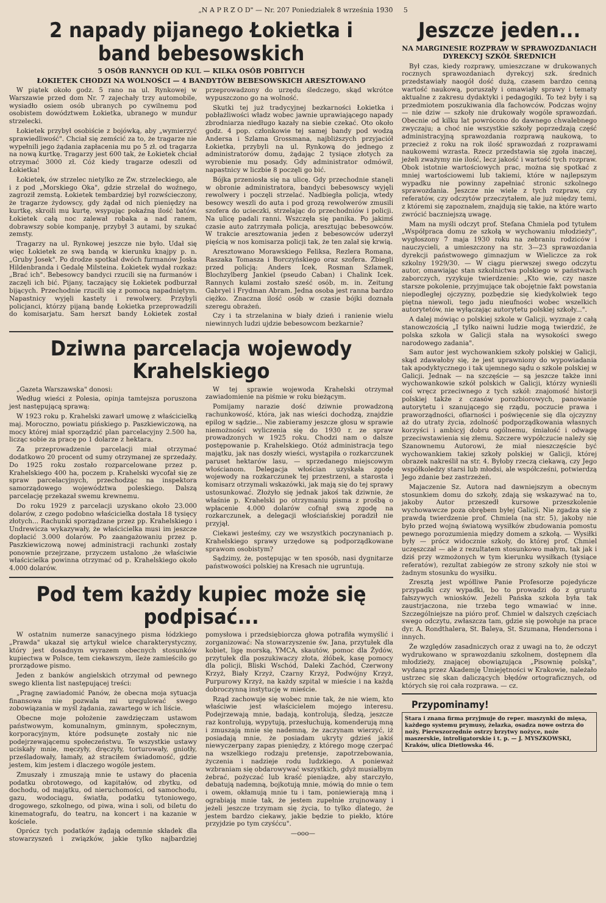„N A P R Z O D" — Nr. 207 Poniedziałek 8 września 1930 5
2 napady pijanego Łokietka i band bebesowskich
5 OSÓB RANNYCH OD KUL — KILKA OSÓB POBITYCH
ŁOKIETEK CHODZI NA WOLNOŚCI — 4 BANDYTÓW BEBESOWSKICH ARESZTOWANO
W piątek około godz. 5 rano na ul. Rynkowej w Warszawie przed dom Nr. 7 zajechały trzy automobile, wysiadło osiem osób ubranych po cywilnemu pod osobistem dowództwem Łokietka, ubranego w mundur strzelecki.
Łokietek przybył osobiście z bojówką, aby „wymierzyć sprawiedliwość". Chciał się zemścić za to, że tragarze nie wypełnili jego żądania zapłacenia mu po 5 zł. od tragarza na nową kurtkę. Tragarzy jest 600 tak, że Łokietek chciał otrzymać 3000 zł. Cóż kiedy tragarze odeszli od Łokietka!
Łokietek, ów strzelec nietylko ze Zw. strzeleckiego, ale i z pod „Morskiego Oka", gdzie strzelał do woźnego, zagroził zemstą. Łokietek tembardziej był rozwścieczony, że tragarze żydowscy, gdy żądał od nich pieniędzy na kurtkę, skroili mu kurtę, wsypując pokaźną ilość batów. Łokietek całą noc zalewał robaka a nad ranem, dobrawszy sobie kompanję, przybył 3 autami, by szukać zemsty.
Tragarzy na ul. Rynkowej jeszcze nie było. Udał się więc Łokietek ze swą bandą w kierunku knajpy p. n. „Gruby Josek". Po drodze spotkał dwóch furmanów Joska Hildenbranda i Gedalę Milsteina. Łokietek wydał rozkaz: „Brać ich". Bebesowcy bandyci rzucili się na furmanów i zaczęli ich bić. Pijany, taczający się Łokietek podburzał bijących. Przechodnie rzucili się z pomocą napadniętym. Napastnicy wyjęli kastety i rewolwery. Przybyli policjanci, którzy pijaną bandę Łokietka przeprowadzili do komisarjatu. Sam herszt bandy Łokietek został przeprowadzony do urzędu śledczego, skąd wkrótce wypuszczono go na wolność.
Skutki tej już tradycyjnej bezkarności Łokietka i pobłażliwości władz wobec jawnie uprawiającego napady zbrodniarza niedługo kazały na siebie czekać. Oto około godz. 4 pop. członkowie tej samej bandy pod wodzą Andersa i Szlama Grossmana, najbliższych przyjaciół Łokietka, przybyli na ul. Rynkową do jednego z administratorów domu, żądając 2 tysiące złotych za wyrobienie mu posady. Gdy administrator odmówił, napastnicy w liczbie 8 poczęli go bić.
Bójka przeniosła się na ulicę. Gdy przechodnie stanęli w obronie administratora, bandyci bebesowscy wyjęli rewolwery i poczęli strzelać. Nadbiegła policja, wtedy besowcy weszli do auta i pod grozą rewolwerów zmusili szofera do ucieczki, strzelając do przechodniów i policji. Na ulicę padali ranni. Wszczęła się panika. Po jakimś czasie auto zatrzymała policja, aresztując bebesowców. W trakcie aresztowania jeden z bebesowców uderzył pięścią w nos komisarza policji tak, że ten zalał się krwią.
Aresztowano Morawskiego Feliksa, Rezlera Romana, Raszaka Tomasza i Borczyńskiego oraz szofera. Zbiegli przed policją: Anders Icek, Rosman Szlamek, Blochzylberg Jankiel (pseudo Caban) i Chalink Icek. Rannych kulami zostało sześć osób, m. in. Zeitung Gabryel i Frydman Abram. Jedna osoba jest ranna bardzo ciężko. Znaczna ilość osób w czasie bójki doznała szeregu obrażeń.
Czy i ta strzelanina w biały dzień i ranienie wielu niewinnych ludzi ujdzie bebesowcom bezkarnie?
Dziwna parcelacja wojewody Krahelskiego
„Gazeta Warszawska" donosi:
Według wieści z Polesia, opinja tamtejsza poruszona jest następującą sprawą:
W 1923 roku p. Krahelski zawarł umowę z właścicielką maj. Moroczno, powiatu pińskiego p. Paszkiewiczową, na mocy której miał sporządzić plan parcelacyjny 2.500 ha, licząc sobie za pracę po 1 dolarze z hektara.
Za przeprowadzenie parcelacji miał otrzymać dodatkowo 20 procent od sumy otrzymanej ze sprzedaży. Do 1925 roku zostało rozparcelowane przez p. Krahelskiego 400 ha, poczem p. Krahelski wycofał się ze spraw parcelacyjnych, przechodząc na inspektora samorządowego województwa poleskiego. Dalszą parcelację przekazał swemu krewnemu.
Do roku 1929 z parcelacji uzyskano około 23.000 dolarów, z czego podobno właścicielka dostała 18 tysięcy złotych... Rachunki sporządzane przez pp. Krahelskiego i Undrewicza wykazywały, że właścicielka musi im jeszcze dopłacić 3.000 dolarów. Po zaangażowaniu przez p. Paszkiewiczową nowej administracji rachunki zostały ponownie przejrzane, przyczem ustalono ,że właściwie właścicielka powinna otrzymać od p. Krahelskiego około 4.000 dolarów.
W tej sprawie wojewoda Krahelski otrzymał zawiadomienie na piśmie w roku bieżącym.
Pomijamy narazie dość dziwnie prowadzoną rachunkowość, która, jak nas wieści dochodzą, znajdzie epilog w sądzie... Nie zabieramy jeszcze głosu w sprawie niemożności wyliczenia się do 1930 r. ze spraw prowadzonych w 1925 roku. Chodzi nam o dalsze postępowanie p. Krahelskiego. Otóż administracja tego majątku, jak nas doszły wieści, wystąpiła o rozkarczunek paruset hektarów lasu, — sprzedanego miejscowym włościanom. Delegacja włościan uzyskała zgodę wojewody na rozkarczunek tej przestrzeni, a starosta i komisarz otrzymali wskazówki, jak mają się do tej sprawy ustosunkować. Złożyło się jednak jakoś tak dziwnie, że właśnie p. Krahelski po otrzymaniu pisma z prośbą o wpłacenie 4.000 dolarów cofnął swą zgodę na rozkarczunek, a delegacji włościańskiej poradził nie przyjął.
Ciekawi jesteśmy, czy we wszystkich poczynaniach p. Krahelskiego sprawy urzędowe są podporządkowane sprawom osobistym?
Sądzimy, że, postępując w ten sposób, nasi dygnitarze państwowości polskiej na Kresach nie ugruntują.
Pod tem każdy kupiec może się podpisać...
W ostatnim numerze sanacyjnego pisma łódzkiego „Prawda" ukazał się artykuł wielce charakterystyczny, który jest dosadnym wyrazem obecnych stosunków kupiectwa w Polsce, tem ciekawszym, ileże zamieściło go prorządowe pismo.
Jeden z banków angielskich otrzymał od pewnego swego klienta list następującej treści:
„Pragnę zawiadomić Panów, że obecna moja sytuacja finansowa nie pozwala mi uregulować swego zobowiązania w myśl żądania, zawartego w ich liście.
Obecne moje położenie zawdzięczam ustawom państwowym, komunalnym, gminnym, społecznym, korporacyjnym, które podsunęte zostały nic nie podejrzewającemu społeczeństwu. Te wszystkie ustawy uciskały mnie, męczyły, dręczyły, torturowały, gniotły, prześladowały, łamały, aż straciłem świadomość, gdzie jestem, kim jestem i dlaczego wogóle jestem.
Zmuszały i zmuszają mnie te ustawy do płacenia podatku obrotowego, od kapitałów, od zbytku, od dochodu, od majątku, od nieruchomości, od samochodu, gazu, wodociągu, światła, podatku tytoniowego, drogowego, szkolnego, od piwa, wina i soli, od biletu do kinematografu, do teatru, na koncert i na kazanie w kościele.
Oprócz tych podatków żądają odemnie składek dla stowarzyszeń i związków, jakie tylko najbardziej pomysłowa i przedsiębiorcza głowa potrafiła wymyślić i zorganizować: Na stowarzyszenie św. Jana, przytułek dla kobiet, ligę morską, YMCA, skautów, pomoc dla Żydów, przytułek dla poszukiwaczy złota, żłóbek, kasę pomocy dla policji, Bliski Wschód, Daleki Zachód, Czerwony Krzyż, Biały Krzyż, Czarny Krzyż, Podwójny Krzyż, Purpurowy Krzyż, na każdy szpital w mieście i na każdą dobroczynną instytucję w mieście.
Rząd zachowuje się wobec mnie tak, że nie wiem, kto właściwie jest właścicielem mojego interesu. Podejrzewają mnie, badają, kontrolują, śledzą, jeszcze raz kontrolują, wypytują, przesłuchują, komenderują mną i zmuszają mnie się nademną, że zaczynam wierzyć, iż posiadają mnie, że posiadam ukryty gdzieś jakiś niewyczerpany zapas pieniędzy, z którego mogę czerpać na wszelkiego rodzaju pretensje, zapotrzebowania, życzenia i nadzieje rodu ludzkiego. A ponieważ wzbraniam się obdarowywać wszystkich, gdyż musiałbym żebrać, pożyczać lub kraść pieniądze, aby starczyło, debatują nademną, bojkotują mnie, mówią do mnie o tem i owem, okłamują mnie tu i tam, poniewierają mną i ograbiają mnie tak, że jestem zupełnie zrujnowany i jeżeli jeszcze trzymam się życia, to tylko dlatego, że jestem bardzo ciekawy, jakie będzie to piekło, które przyjdzie po tym czyśćcu".
—ooo—
Jeszcze jeden...
NA MARGINESIE ROZPRAW W SPRAWOZDANIACH DYREKCYJ SZKÓŁ ŚREDNICH
Był czas, kiedy rozprawy, umieszczane w drukowanych rocznych sprawozdaniach dyrekcyj szk. średnich przedstawiały naogół dość dużą, czasem bardzo cenną wartość naukową, poruszały i omawiały sprawy i tematy aktualne z zakresu dydaktyki i pedagogiki. To też były i są przedmiotem poszukiwania dla fachowców. Podczas wojny — nie dziw — szkoły nie drukowały wogóle sprawozdań. Obecnie od kilku lat powrócono do dawnego chwalebnego zwyczaju; a choć nie wszystkie szkoły poprzedzają część administracyjną sprawozdania rozprawą naukową, to przecież z roku na rok ilość sprawozdań z rozprawami naukowemi wzrasta. Rzecz przedstawia się zgoła inaczej, jeżeli zważymy nie ilość, lecz jakość i wartość tych rozpraw. Obok istotnie wartościowych prac, można się spotkać z mniej wartościowemi lub takiemi, które w najlepszym wypadku nie powinny zapełniać stronic szkolnego sprawozdania. Jeszcze nie wiele z tych rozpraw, czy referatów, czy odczytów przeczytałem, ale już między temi, z któremi się zapoznałem, znajdują się takie, na które warto zwrócić baczniejszą uwagę.
Mam na myśli odczyt prof. Stefana Chmiela pod tytułem „Współpraca domu ze szkołą w wychowaniu młodzieży", wygłoszony 7 maja 1930 roku na zebraniu rodziców i nauczycieli, a umieszczony na str. 3—23 sprawozdania dyrekcji państwowego gimnazjum w Wieliczce za rok szkolny 1929/30. — W ciągu pierwszej swego odczytu autor, omawiając stan szkolnictwa polskiego w państwach zaborczych, ryzykuje twierdzenie: „Kto wie, czy nasze starsze pokolenie, przyjmujące tak obojętnie fakt powstania niepodległej ojczyzny, pozbędzie się kiedykolwiek tego piętna niewoli, tego jadu nieufności wobec wszelkich autorytetów, nie wyłączając autorytetu polskiej szkoły...".
A dalej mówiąc o polskiej szkole w Galicji, wyznaje z całą stanowczością „I tylko naiwni ludzie mogą twierdzić, że polska szkoła w Galicji stała na wysokości swego narodowego zadania".
Sam autor jest wychowankiem szkoły polskiej w Galicji, skąd zdawałoby się, że jest uprawniony do wypowiadania tak apodyktycznego i tak ujemnego sądu o szkole polskiej w Galicji. Jednak — na szczęście — są jeszcze także inni wychowankowie szkół polskich w Galicji, którzy wynieśli coś wręcz przeciwnego z tych szkół: znajomość historji polskiej także z czasów porozbiorowych, panowanie autorytetu i szanującego się rządu, poczucie prawa i praworządności, ofiarności i poświęcenie się dla ojczyzny aż do utraty życia, zdolność podporządkowania własnych korzyści i ambicyj dobru ogólnemu, śmiałość i odwagę przeciwstawienia się złemu. Szczere wypółczucie należy się Szanownemu Autorowi, że miał nieszczęście być wychowankiem takiej szkoły polskiej w Galicji, której obrazek nakreślił na str. 4. Byłoby rzeczą ciekawą, czy Jego współkoledzy starsi lub młodsi, ale współcześni, potwierdzą Jego zdanie bez zastrzeżeń.
Majaczenie Sz. Autora nad dawniejszym a obecnym stosunkiem domu do szkoły, zdają się wskazywać na to, jakoby Autor przeszedł kursowe przeszkolenie wychowawcze poza obrębem byłej Galicji. Nie zgadza się z prawdą twierdzenie prof. Chmiela (na str. 5), jakoby nie było przed wojną światową wysiłków zbudowania pomostu pewnego porozumienia między domem a szkołą. — Wysiłki były — prócz widocznie szkoły, do której prof. Chmiel uczęszczał — ale z rezultatem stosunkowo małym, tak jak i dziś przy wzmożonych w tym kierunku wysiłkach (tysiące referatów), rezultat zabiegów ze strony szkoły nie stoi w żadnym stosunku do wysiłku.
Zresztą jest wpółliwe Panie Profesorze pojedyńcze przypadki czy wypadki, bo to prowadzi do z gruntu fałszywych wniosków. Jeżeli Pańska szkoła była tak zaustrjaczona, nie trzeba tego wmawiać w inne. Szczególniejsze na pióro prof. Chmiel w dalszych częściach swego odczytu, zwłaszcza tam, gdzie się powołuje na prace dyr. A. Rondthalera, St. Baleya, St. Szumana, Hendersona i innych.
Że względów zasadniczych oraz z uwagi na to, że odczyt wydrukowano w sprawozdaniu szkolnem, dostępnem dla młodzieży, znającej obowiązująca „Pisownię polską", wydaną przez Akademję Umiejętności w Krakowie, należało ustrzec się skan daliczących błędów ortograficznych, od których się roi cała rozprawa. — cz.
Przypominamy!
Stara i znana firma przyjmuje do reper. maszynki do mięsa, każdego systemu prymusy, żelazka, osadza nowe ostrza do noży. Pierwszorzędnie ostrzy brzytwy nożyce, noże maszerskie, introligatorskie i t. p. — J. MYSZKOWSKI, Kraków, ulica Dietlowska 46.